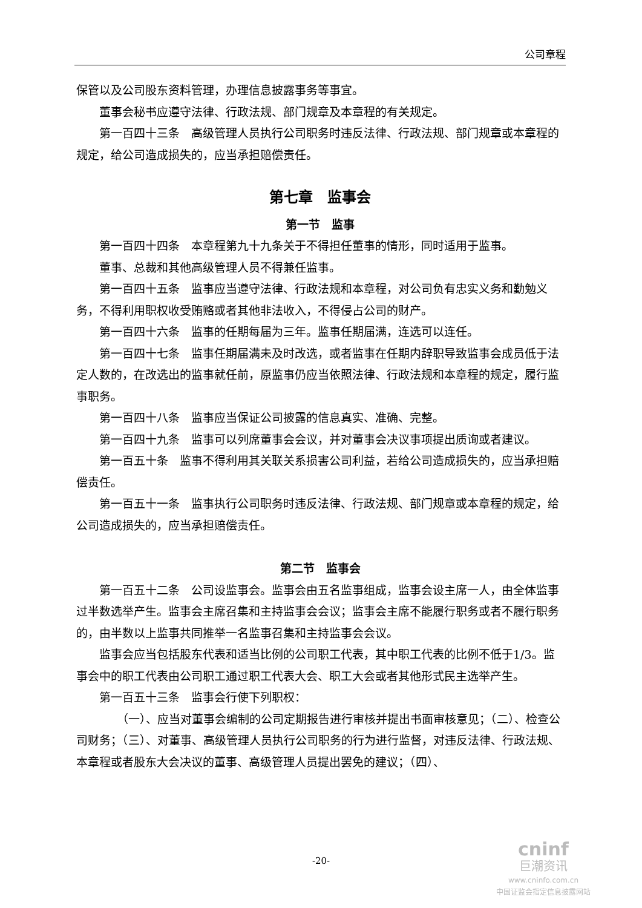公司章程
保管以及公司股东资料管理，办理信息披露事务等事宜。
董事会秘书应遵守法律、行政法规、部门规章及本章程的有关规定。
第一百四十三条　高级管理人员执行公司职务时违反法律、行政法规、部门规章或本章程的规定，给公司造成损失的，应当承担赔偿责任。
第七章　监事会
第一节　监事
第一百四十四条　本章程第九十九条关于不得担任董事的情形，同时适用于监事。
董事、总裁和其他高级管理人员不得兼任监事。
第一百四十五条　监事应当遵守法律、行政法规和本章程，对公司负有忠实义务和勤勉义务，不得利用职权收受贿赂或者其他非法收入，不得侵占公司的财产。
第一百四十六条　监事的任期每届为三年。监事任期届满，连选可以连任。
第一百四十七条　监事任期届满未及时改选，或者监事在任期内辞职导致监事会成员低于法定人数的，在改选出的监事就任前，原监事仍应当依照法律、行政法规和本章程的规定，履行监事职务。
第一百四十八条　监事应当保证公司披露的信息真实、准确、完整。
第一百四十九条　监事可以列席董事会会议，并对董事会决议事项提出质询或者建议。
第一百五十条　监事不得利用其关联关系损害公司利益，若给公司造成损失的，应当承担赔偿责任。
第一百五十一条　监事执行公司职务时违反法律、行政法规、部门规章或本章程的规定，给公司造成损失的，应当承担赔偿责任。
第二节　监事会
第一百五十二条　公司设监事会。监事会由五名监事组成，监事会设主席一人，由全体监事过半数选举产生。监事会主席召集和主持监事会会议；监事会主席不能履行职务或者不履行职务的，由半数以上监事共同推举一名监事召集和主持监事会会议。
监事会应当包括股东代表和适当比例的公司职工代表，其中职工代表的比例不低于1/3。监事会中的职工代表由公司职工通过职工代表大会、职工大会或者其他形式民主选举产生。
第一百五十三条　监事会行使下列职权：
（一）、应当对董事会编制的公司定期报告进行审核并提出书面审核意见；（二）、检查公司财务；（三）、对董事、高级管理人员执行公司职务的行为进行监督，对违反法律、行政法规、本章程或者股东大会决议的董事、高级管理人员提出罢免的建议；（四）、
-20-
cninf
巨潮资讯
www.cninfo.com.cn
中国证监会指定信息披露网站